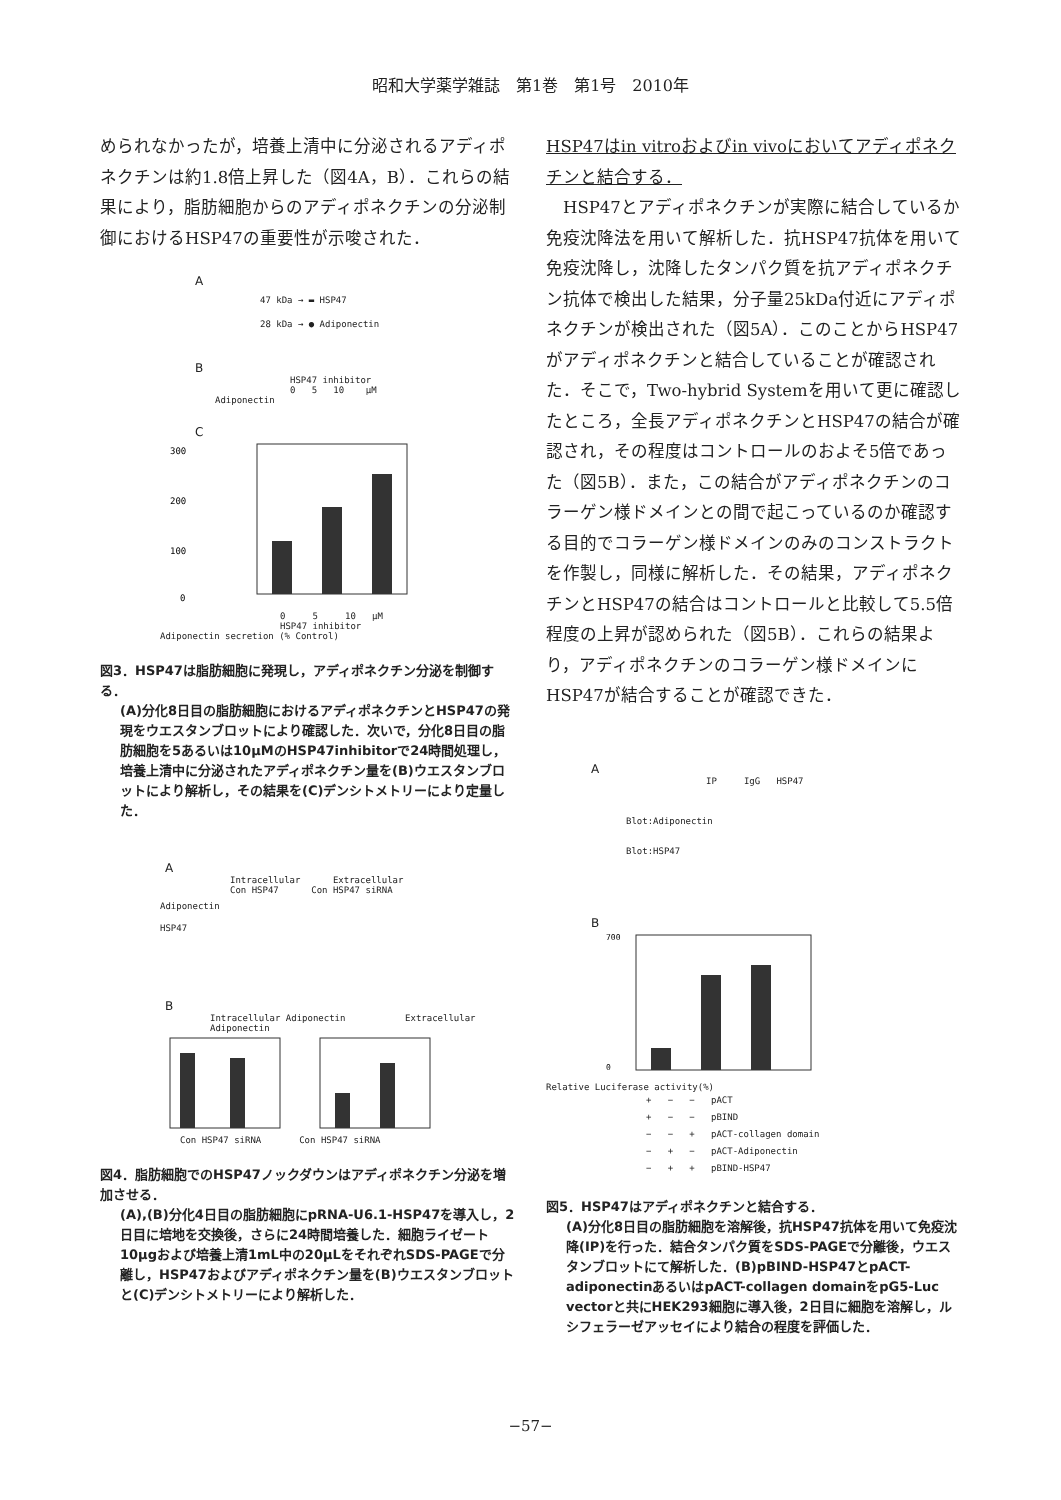昭和大学薬学雑誌　第1巻　第1号　2010年
められなかったが，培養上清中に分泌されるアディポネクチンは約1.8倍上昇した（図4A，B）．これらの結果により，脂肪細胞からのアディポネクチンの分泌制御におけるHSP47の重要性が示唆された．
A
47 kDa → ▬ HSP47
28 kDa → ● Adiponectin
B
HSP47 inhibitor
0 5 10 μM
Adiponectin
C
300
200
100
0
0 5 10 μM
HSP47 inhibitor
Adiponectin secretion (% Control)
図3．HSP47は脂肪細胞に発現し，アディポネクチン分泌を制御する．
(A)分化8日目の脂肪細胞におけるアディポネクチンとHSP47の発現をウエスタンブロットにより確認した．次いで，分化8日目の脂肪細胞を5あるいは10μMのHSP47inhibitorで24時間処理し，培養上清中に分泌されたアディポネクチン量を(B)ウエスタンブロットにより解析し，その結果を(C)デンシトメトリーにより定量した．
A
Intracellular Extracellular
Con HSP47 Con HSP47 siRNA
Adiponectin
HSP47
B
Intracellular Adiponectin Extracellular Adiponectin
Con HSP47 siRNA Con HSP47 siRNA
図4．脂肪細胞でのHSP47ノックダウンはアディポネクチン分泌を増加させる．
(A),(B)分化4日目の脂肪細胞にpRNA-U6.1-HSP47を導入し，2日目に培地を交換後，さらに24時間培養した．細胞ライゼート10μgおよび培養上清1mL中の20μLをそれぞれSDS-PAGEで分離し，HSP47およびアディポネクチン量を(B)ウエスタンブロットと(C)デンシトメトリーにより解析した．
HSP47はin vitroおよびin vivoにおいてアディポネクチンと結合する．
　HSP47とアディポネクチンが実際に結合しているか免疫沈降法を用いて解析した．抗HSP47抗体を用いて免疫沈降し，沈降したタンパク質を抗アディポネクチン抗体で検出した結果，分子量25kDa付近にアディポネクチンが検出された（図5A）．このことからHSP47がアディポネクチンと結合していることが確認された．そこで，Two-hybrid Systemを用いて更に確認したところ，全長アディポネクチンとHSP47の結合が確認され，その程度はコントロールのおよそ5倍であった（図5B）．また，この結合がアディポネクチンのコラーゲン様ドメインとの間で起こっているのか確認する目的でコラーゲン様ドメインのみのコンストラクトを作製し，同様に解析した．その結果，アディポネクチンとHSP47の結合はコントロールと比較して5.5倍程度の上昇が認められた（図5B）．これらの結果より，アディポネクチンのコラーゲン様ドメインにHSP47が結合することが確認できた．
A
IP IgG HSP47
Blot:Adiponectin
Blot:HSP47
B
700
0
Relative Luciferase activity(%)
+ − − pACT
+ − − pBIND
− − + pACT-collagen domain
− + − pACT-Adiponectin
− + + pBIND-HSP47
図5．HSP47はアディポネクチンと結合する．
(A)分化8日目の脂肪細胞を溶解後，抗HSP47抗体を用いて免疫沈降(IP)を行った．結合タンパク質をSDS-PAGEで分離後，ウエスタンブロットにて解析した．(B)pBIND-HSP47とpACT-adiponectinあるいはpACT-collagen domainをpG5-Luc vectorと共にHEK293細胞に導入後，2日目に細胞を溶解し，ルシフェラーゼアッセイにより結合の程度を評価した．
−57−